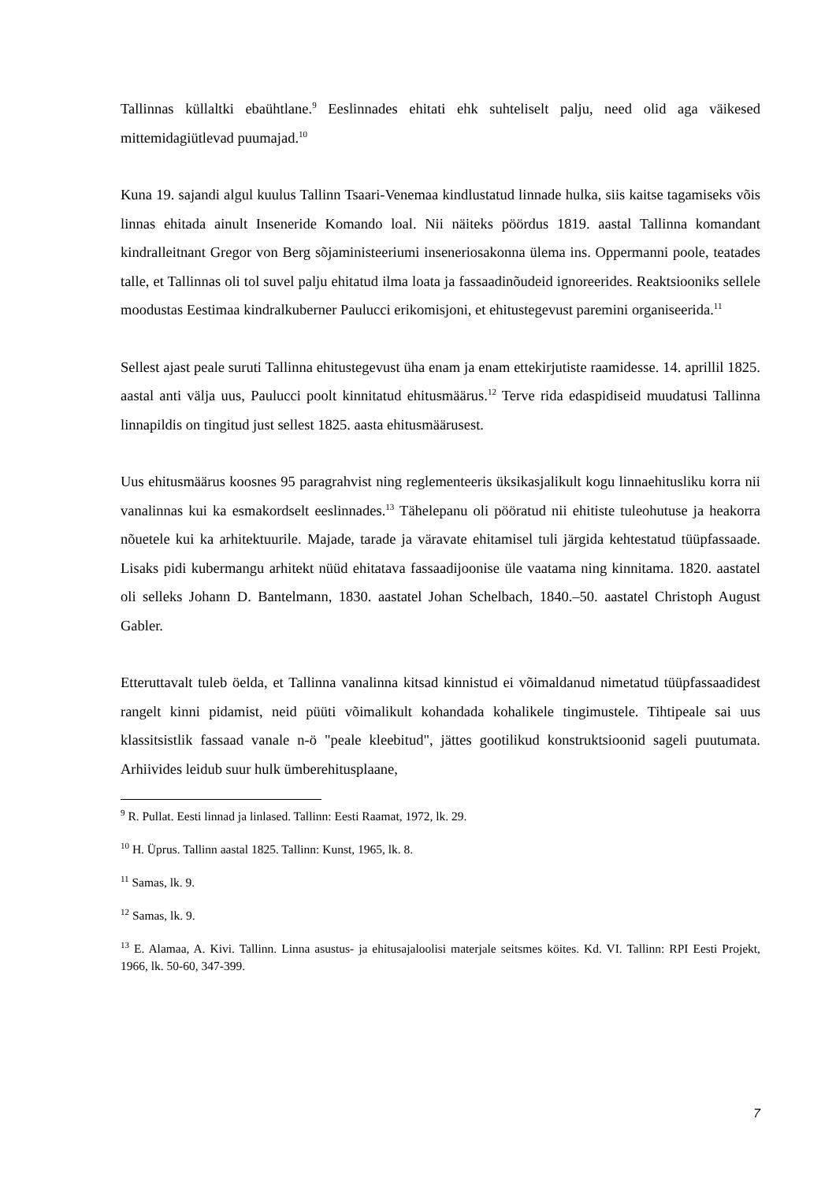Tallinnas küllaltki ebaühtlane.<sup>9</sup> Eeslinnades ehitati ehk suhteliselt palju, need olid aga väikesed mittemidagiütlevad puumajad.<sup>10</sup>
Kuna 19. sajandi algul kuulus Tallinn Tsaari-Venemaa kindlustatud linnade hulka, siis kaitse tagamiseks võis linnas ehitada ainult Inseneride Komando loal. Nii näiteks pöördus 1819. aastal Tallinna komandant kindralleitnant Gregor von Berg sõjaministeeriumi inseneriosakonna ülema ins. Oppermanni poole, teatades talle, et Tallinnas oli tol suvel palju ehitatud ilma loata ja fassaadinõudeid ignoreerides. Reaktsiooniks sellele moodustas Eestimaa kindralkuberner Paulucci erikomisjoni, et ehitustegevust paremini organiseerida.<sup>11</sup>
Sellest ajast peale suruti Tallinna ehitustegevust üha enam ja enam ettekirjutiste raamidesse. 14. aprillil 1825. aastal anti välja uus, Paulucci poolt kinnitatud ehitusmäärus.<sup>12</sup> Terve rida edaspidiseid muudatusi Tallinna linnapildis on tingitud just sellest 1825. aasta ehitusmäärusest.
Uus ehitusmäärus koosnes 95 paragrahvist ning reglementeeris üksikasjalikult kogu linnaehitusliku korra nii vanalinnas kui ka esmakordselt eeslinnades.<sup>13</sup> Tähelepanu oli pööratud nii ehitiste tuleohutuse ja heakorra nõuetele kui ka arhitektuurile. Majade, tarade ja väravate ehitamisel tuli järgida kehtestatud tüüpfassaade. Lisaks pidi kubermangu arhitekt nüüd ehitatava fassaadijoonise üle vaatama ning kinnitama. 1820. aastatel oli selleks Johann D. Bantelmann, 1830. aastatel Johan Schelbach, 1840.–50. aastatel Christoph August Gabler.
Etteruttavalt tuleb öelda, et Tallinna vanalinna kitsad kinnistud ei võimaldanud nimetatud tüüpfassaadidest rangelt kinni pidamist, neid püüti võimalikult kohandada kohalikele tingimustele. Tihtipeale sai uus klassitsistlik fassaad vanale n-ö "peale kleebitud", jättes gootilikud konstruktsioonid sageli puutumata. Arhiivides leidub suur hulk ümberehitusplaane,
<sup>9</sup> R. Pullat. Eesti linnad ja linlased. Tallinn: Eesti Raamat, 1972, lk. 29.
<sup>10</sup> H. Üprus. Tallinn aastal 1825. Tallinn: Kunst, 1965, lk. 8.
<sup>11</sup> Samas, lk. 9.
<sup>12</sup> Samas, lk. 9.
<sup>13</sup> E. Alamaa, A. Kivi. Tallinn. Linna asustus- ja ehitusajaloolisi materjale seitsmes köites. Kd. VI. Tallinn: RPI Eesti Projekt, 1966, lk. 50-60, 347-399.
7